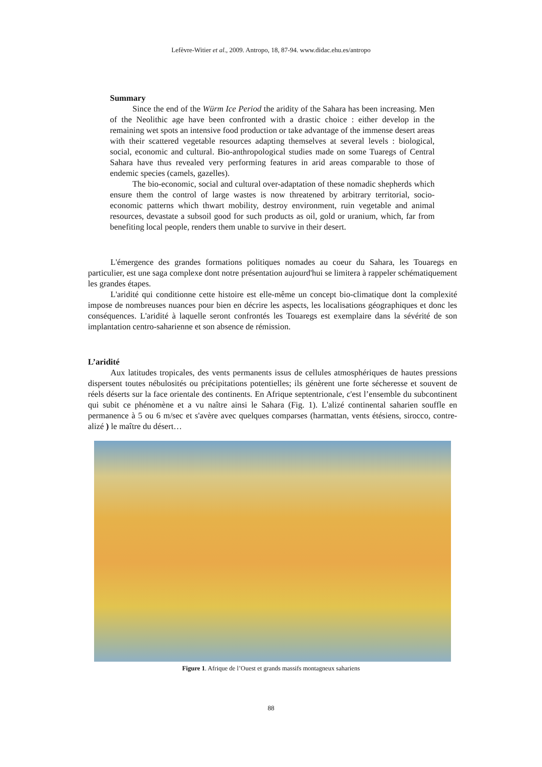Lefèvre-Witier et al., 2009. Antropo, 18, 87-94. www.didac.ehu.es/antropo
Summary
Since the end of the Würm Ice Period the aridity of the Sahara has been increasing. Men of the Neolithic age have been confronted with a drastic choice : either develop in the remaining wet spots an intensive food production or take advantage of the immense desert areas with their scattered vegetable resources adapting themselves at several levels : biological, social, economic and cultural. Bio-anthropological studies made on some Tuaregs of Central Sahara have thus revealed very performing features in arid areas comparable to those of endemic species (camels, gazelles).
The bio-economic, social and cultural over-adaptation of these nomadic shepherds which ensure them the control of large wastes is now threatened by arbitrary territorial, socio-economic patterns which thwart mobility, destroy environment, ruin vegetable and animal resources, devastate a subsoil good for such products as oil, gold or uranium, which, far from benefiting local people, renders them unable to survive in their desert.
L'émergence des grandes formations politiques nomades au coeur du Sahara, les Touaregs en particulier, est une saga complexe dont notre présentation aujourd'hui se limitera à rappeler schématiquement les grandes étapes.
L'aridité qui conditionne cette histoire est elle-même un concept bio-climatique dont la complexité impose de nombreuses nuances pour bien en décrire les aspects, les localisations géographiques et donc les conséquences. L'aridité à laquelle seront confrontés les Touaregs est exemplaire dans la sévérité de son implantation centro-saharienne et son absence de rémission.
L’aridité
Aux latitudes tropicales, des vents permanents issus de cellules atmosphériques de hautes pressions dispersent toutes nébulosités ou précipitations potentielles; ils génèrent une forte sécheresse et souvent de réels déserts sur la face orientale des continents. En Afrique septentrionale, c'est l’ensemble du subcontinent qui subit ce phénomène et a vu naître ainsi le Sahara (Fig. 1). L'alizé continental saharien souffle en permanence à 5 ou 6 m/sec et s'avère avec quelques comparses (harmattan, vents étésiens, sirocco, contre-alizé ) le maître du désert…
Figure 1. Afrique de l’Ouest et grands massifs montagneux sahariens
88